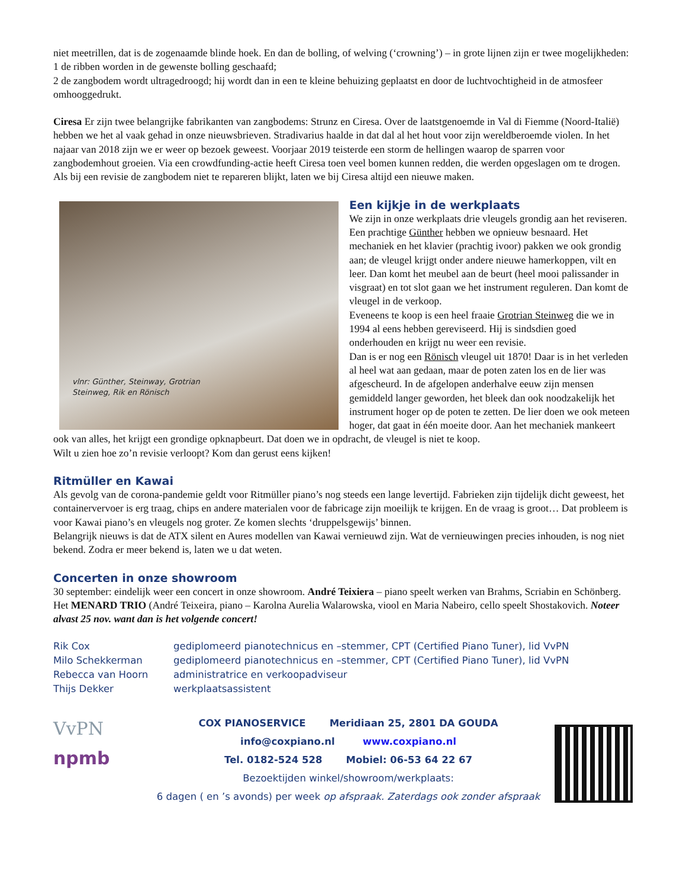niet meetrillen, dat is de zogenaamde blinde hoek. En dan de bolling, of welving (‘crowning’) – in grote lijnen zijn er twee mogelijkheden:
1 de ribben worden in de gewenste bolling geschaafd;
2 de zangbodem wordt ultragedroogd; hij wordt dan in een te kleine behuizing geplaatst en door de luchtvochtigheid in de atmosfeer omhooggedrukt.
Ciresa Er zijn twee belangrijke fabrikanten van zangbodems: Strunz en Ciresa. Over de laatstgenoemde in Val di Fiemme (Noord-Italië) hebben we het al vaak gehad in onze nieuwsbrieven. Stradivarius haalde in dat dal al het hout voor zijn wereldberoemde violen. In het najaar van 2018 zijn we er weer op bezoek geweest. Voorjaar 2019 teisterde een storm de hellingen waarop de sparren voor zangbodemhout groeien. Via een crowdfunding-actie heeft Ciresa toen veel bomen kunnen redden, die werden opgeslagen om te drogen.
Als bij een revisie de zangbodem niet te repareren blijkt, laten we bij Ciresa altijd een nieuwe maken.
vlnr: Günther, Steinway, Grotrian
Steinweg, Rik en Rönisch
Een kijkje in de werkplaats
We zijn in onze werkplaats drie vleugels grondig aan het reviseren. Een prachtige Günther hebben we opnieuw besnaard. Het mechaniek en het klavier (prachtig ivoor) pakken we ook grondig aan; de vleugel krijgt onder andere nieuwe hamerkoppen, vilt en leer. Dan komt het meubel aan de beurt (heel mooi palissander in visgraat) en tot slot gaan we het instrument reguleren. Dan komt de vleugel in de verkoop.
Eveneens te koop is een heel fraaie Grotrian Steinweg die we in 1994 al eens hebben gereviseerd. Hij is sindsdien goed onderhouden en krijgt nu weer een revisie.
Dan is er nog een Rönisch vleugel uit 1870! Daar is in het verleden al heel wat aan gedaan, maar de poten zaten los en de lier was afgescheurd. In de afgelopen anderhalve eeuw zijn mensen gemiddeld langer geworden, het bleek dan ook noodzakelijk het instrument hoger op de poten te zetten. De lier doen we ook meteen hoger, dat gaat in één moeite door. Aan het mechaniek mankeert ook van alles, het krijgt een grondige opknapbeurt. Dat doen we in opdracht, de vleugel is niet te koop.
Wilt u zien hoe zo’n revisie verloopt? Kom dan gerust eens kijken!
Ritmüller en Kawai
Als gevolg van de corona-pandemie geldt voor Ritmüller piano’s nog steeds een lange levertijd. Fabrieken zijn tijdelijk dicht geweest, het containervervoer is erg traag, chips en andere materialen voor de fabricage zijn moeilijk te krijgen. En de vraag is groot… Dat probleem is voor Kawai piano’s en vleugels nog groter. Ze komen slechts ‘druppelsgewijs’ binnen.
Belangrijk nieuws is dat de ATX silent en Aures modellen van Kawai vernieuwd zijn. Wat de vernieuwingen precies inhouden, is nog niet bekend. Zodra er meer bekend is, laten we u dat weten.
Concerten in onze showroom
30 september: eindelijk weer een concert in onze showroom. André Teixiera – piano speelt werken van Brahms, Scriabin en Schönberg. Het MENARD TRIO (André Teixeira, piano – Karolna Aurelia Walarowska, viool en Maria Nabeiro, cello speelt Shostakovich. Noteer alvast 25 nov. want dan is het volgende concert!
Rik Cox gediplomeerd pianotechnicus en –stemmer, CPT (Certified Piano Tuner), lid VvPN
Milo Schekkerman gediplomeerd pianotechnicus en –stemmer, CPT (Certified Piano Tuner), lid VvPN
Rebecca van Hoorn administratrice en verkoopadviseur
Thijs Dekker werkplaatsassistent
VvPN
npmb
COX PIANOSERVICE Meridiaan 25, 2801 DA GOUDA
info@coxpiano.nl www.coxpiano.nl
Tel. 0182-524 528 Mobiel: 06-53 64 22 67
Bezoektijden winkel/showroom/werkplaats:
6 dagen ( en ’s avonds) per week op afspraak. Zaterdags ook zonder afspraak